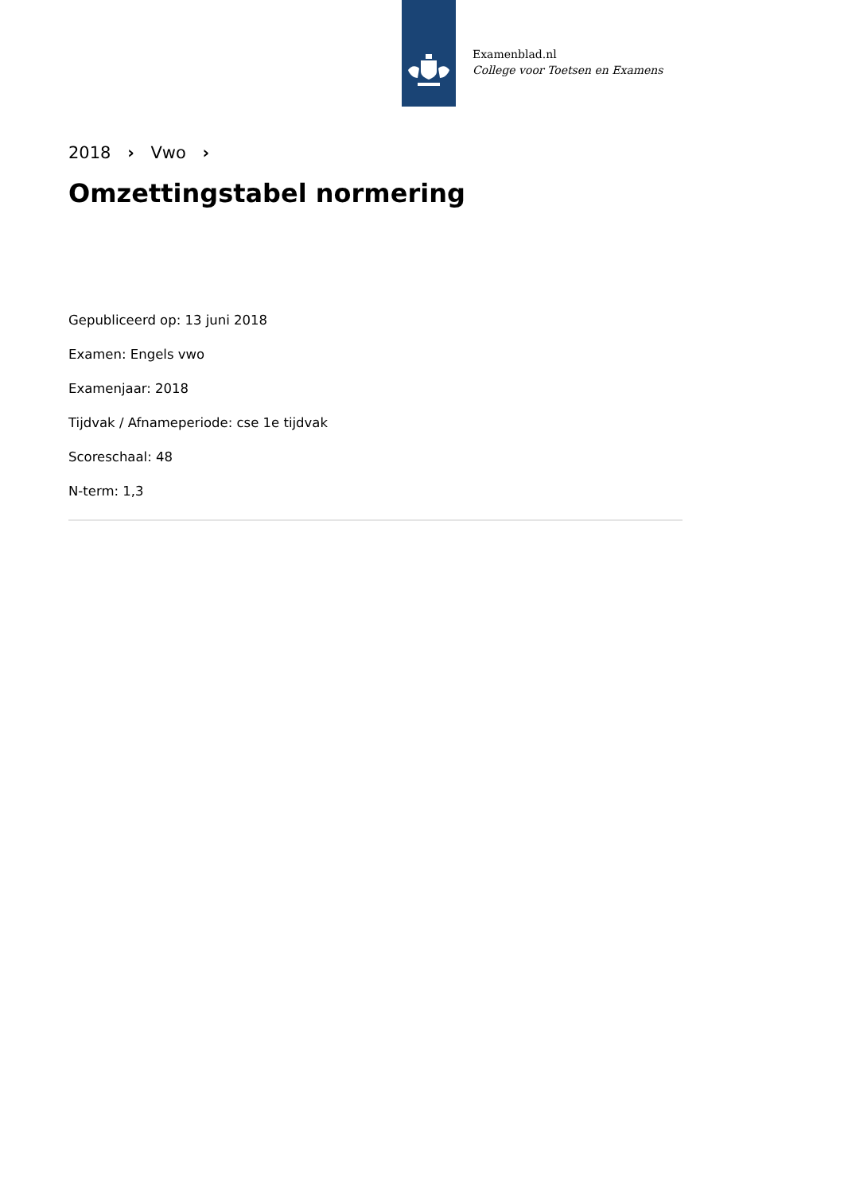Examenblad.nl
College voor Toetsen en Examens
2018 › Vwo ›
Omzettingstabel normering
Gepubliceerd op: 13 juni 2018
Examen: Engels vwo
Examenjaar: 2018
Tijdvak / Afnameperiode: cse 1e tijdvak
Scoreschaal: 48
N-term: 1,3